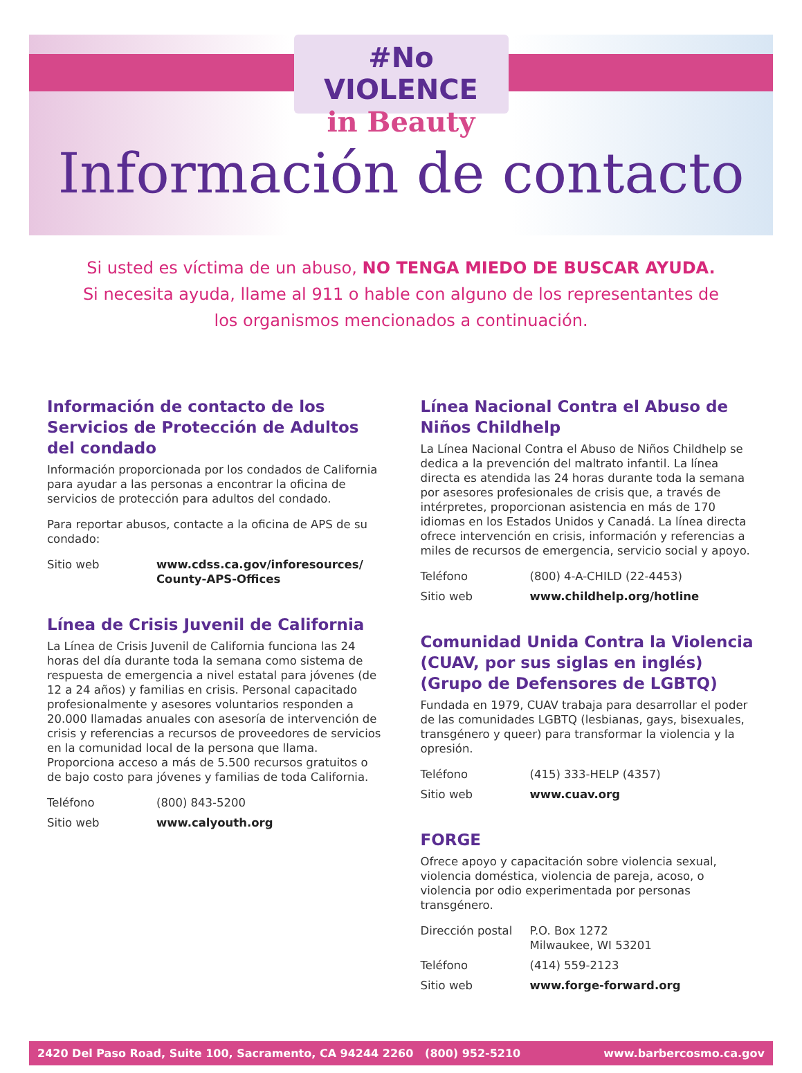#No VIOLENCE
in Beauty
Información de contacto
Si usted es víctima de un abuso, NO TENGA MIEDO DE BUSCAR AYUDA.
Si necesita ayuda, llame al 911 o hable con alguno de los representantes de los organismos mencionados a continuación.
Información de contacto de los Servicios de Protección de Adultos del condado
Información proporcionada por los condados de California para ayudar a las personas a encontrar la oficina de servicios de protección para adultos del condado.
Para reportar abusos, contacte a la oficina de APS de su condado:
Sitio web www.cdss.ca.gov/inforesources/ County-APS-Offices
Línea de Crisis Juvenil de California
La Línea de Crisis Juvenil de California funciona las 24 horas del día durante toda la semana como sistema de respuesta de emergencia a nivel estatal para jóvenes (de 12 a 24 años) y familias en crisis. Personal capacitado profesionalmente y asesores voluntarios responden a 20.000 llamadas anuales con asesoría de intervención de crisis y referencias a recursos de proveedores de servicios en la comunidad local de la persona que llama. Proporciona acceso a más de 5.500 recursos gratuitos o de bajo costo para jóvenes y familias de toda California.
Teléfono (800) 843-5200
Sitio web www.calyouth.org
Línea Nacional Contra el Abuso de Niños Childhelp
La Línea Nacional Contra el Abuso de Niños Childhelp se dedica a la prevención del maltrato infantil. La línea directa es atendida las 24 horas durante toda la semana por asesores profesionales de crisis que, a través de intérpretes, proporcionan asistencia en más de 170 idiomas en los Estados Unidos y Canadá. La línea directa ofrece intervención en crisis, información y referencias a miles de recursos de emergencia, servicio social y apoyo.
Teléfono (800) 4-A-CHILD (22-4453)
Sitio web www.childhelp.org/hotline
Comunidad Unida Contra la Violencia (CUAV, por sus siglas en inglés) (Grupo de Defensores de LGBTQ)
Fundada en 1979, CUAV trabaja para desarrollar el poder de las comunidades LGBTQ (lesbianas, gays, bisexuales, transgénero y queer) para transformar la violencia y la opresión.
Teléfono (415) 333-HELP (4357)
Sitio web www.cuav.org
FORGE
Ofrece apoyo y capacitación sobre violencia sexual, violencia doméstica, violencia de pareja, acoso, o violencia por odio experimentada por personas transgénero.
Dirección postal P.O. Box 1272
Milwaukee, WI 53201
Teléfono (414) 559-2123
Sitio web www.forge-forward.org
2420 Del Paso Road, Suite 100, Sacramento, CA 94244 2260 (800) 952-5210 www.barbercosmo.ca.gov